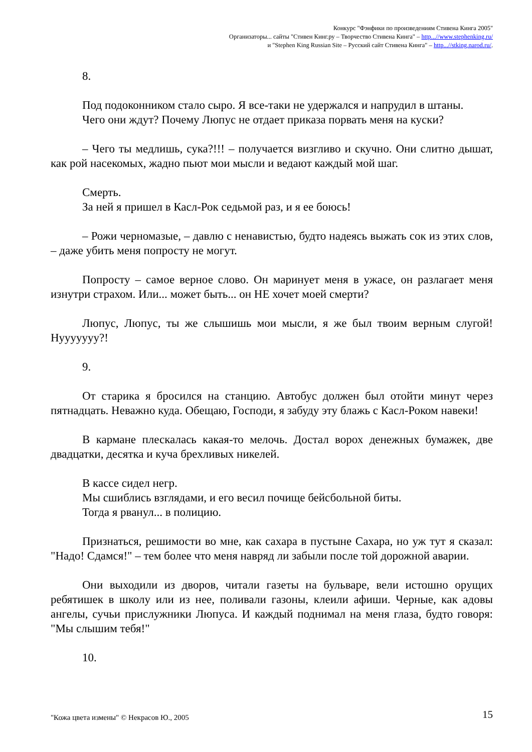Конкурс "Фэнфики по произведениям Стивена Кинга 2005"
Организаторы... сайты "Стивен Кинг.ру – Творчество Стивена Кинга" – http...//www.stephenking.ru/
и "Stephen King Russian Site – Русский сайт Стивена Кинга" – http...//stking.narod.ru/.
8.
Под подоконником стало сыро. Я все-таки не удержался и напрудил в штаны.
Чего они ждут? Почему Люпус не отдает приказа порвать меня на куски?
– Чего ты медлишь, сука?!!! – получается визгливо и скучно. Они слитно дышат, как рой насекомых, жадно пьют мои мысли и ведают каждый мой шаг.
Смерть.
За ней я пришел в Касл-Рок седьмой раз, и я ее боюсь!
– Рожи черномазые, – давлю с ненавистью, будто надеясь выжать сок из этих слов, – даже убить меня попросту не могут.
Попросту – самое верное слово. Он маринует меня в ужасе, он разлагает меня изнутри страхом. Или... может быть... он НЕ хочет моей смерти?
Люпус, Люпус, ты же слышишь мои мысли, я же был твоим верным слугой! Нууууууу?!
9.
От старика я бросился на станцию. Автобус должен был отойти минут через пятнадцать. Неважно куда. Обещаю, Господи, я забуду эту блажь с Касл-Роком навеки!
В кармане плескалась какая-то мелочь. Достал ворох денежных бумажек, две двадцатки, десятка и куча брехливых никелей.
В кассе сидел негр.
Мы сшиблись взглядами, и его весил почище бейсбольной биты.
Тогда я рванул... в полицию.
Признаться, решимости во мне, как сахара в пустыне Сахара, но уж тут я сказал: "Надо! Сдамся!" – тем более что меня навряд ли забыли после той дорожной аварии.
Они выходили из дворов, читали газеты на бульваре, вели истошно орущих ребятишек в школу или из нее, поливали газоны, клеили афиши. Черные, как адовы ангелы, сучьи прислужники Люпуса. И каждый поднимал на меня глаза, будто говоря: "Мы слышим тебя!"
10.
"Кожа цвета измены" © Некрасов Ю., 2005 15